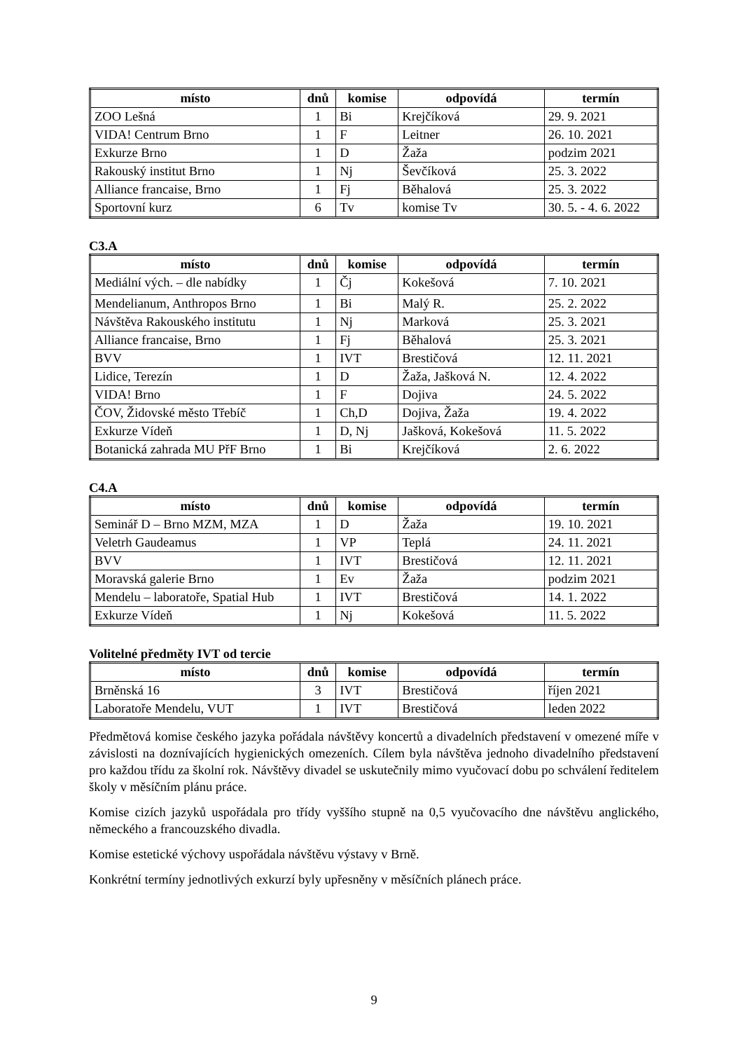| místo | dnů | komise | odpovídá | termín |
| --- | --- | --- | --- | --- |
| ZOO Lešná | 1 | Bi | Krejčíková | 29. 9. 2021 |
| VIDA! Centrum Brno | 1 | F | Leitner | 26. 10. 2021 |
| Exkurze Brno | 1 | D | Žaža | podzim 2021 |
| Rakouský institut Brno | 1 | Nj | Ševčíková | 25. 3. 2022 |
| Alliance francaise, Brno | 1 | Fj | Běhalová | 25. 3. 2022 |
| Sportovní kurz | 6 | Tv | komise Tv | 30. 5. - 4. 6. 2022 |
C3.A
| místo | dnů | komise | odpovídá | termín |
| --- | --- | --- | --- | --- |
| Mediální vých. – dle nabídky | 1 | Čj | Kokešová | 7. 10. 2021 |
| Mendelianum, Anthropos Brno | 1 | Bi | Malý R. | 25. 2. 2022 |
| Návštěva Rakouského institutu | 1 | Nj | Marková | 25. 3. 2021 |
| Alliance francaise, Brno | 1 | Fj | Běhalová | 25. 3. 2021 |
| BVV | 1 | IVT | Brestičová | 12. 11. 2021 |
| Lidice, Terezín | 1 | D | Žaža, Jašková N. | 12. 4. 2022 |
| VIDA! Brno | 1 | F | Dojiva | 24. 5. 2022 |
| ČOV, Židovské město Třebíč | 1 | Ch,D | Dojiva, Žaža | 19. 4. 2022 |
| Exkurze Vídeň | 1 | D, Nj | Jašková, Kokešová | 11. 5. 2022 |
| Botanická zahrada MU PřF Brno | 1 | Bi | Krejčíková | 2. 6. 2022 |
C4.A
| místo | dnů | komise | odpovídá | termín |
| --- | --- | --- | --- | --- |
| Seminář D – Brno MZM, MZA | 1 | D | Žaža | 19. 10. 2021 |
| Veletrh Gaudeamus | 1 | VP | Teplá | 24. 11. 2021 |
| BVV | 1 | IVT | Brestičová | 12. 11. 2021 |
| Moravská galerie Brno | 1 | Ev | Žaža | podzim 2021 |
| Mendelu – laboratoře, Spatial Hub | 1 | IVT | Brestičová | 14. 1. 2022 |
| Exkurze Vídeň | 1 | Nj | Kokešová | 11. 5. 2022 |
Volitelné předměty IVT od tercie
| místo | dnů | komise | odpovídá | termín |
| --- | --- | --- | --- | --- |
| Brněnská 16 | 3 | IVT | Brestičová | říjen 2021 |
| Laboratoře Mendelu, VUT | 1 | IVT | Brestičová | leden 2022 |
Předmětová komise českého jazyka pořádala návštěvy koncertů a divadelních představení v omezené míře v závislosti na doznívajících hygienických omezeních. Cílem byla návštěva jednoho divadelního představení pro každou třídu za školní rok. Návštěvy divadel se uskuteč­nily mimo vyučovací dobu po schválení ředitelem školy v měsíčním plánu práce.
Komise cizích jazyků uspořádala pro třídy vyššího stupně na 0,5 vyučovacího dne návštěvu anglického, německého a francouzského divadla.
Komise estetické výchovy uspořádala návštěvu výstavy v Brně.
Konkrétní termíny jednotlivých exkurzí byly upřesněny v měsíčních plánech práce.
9